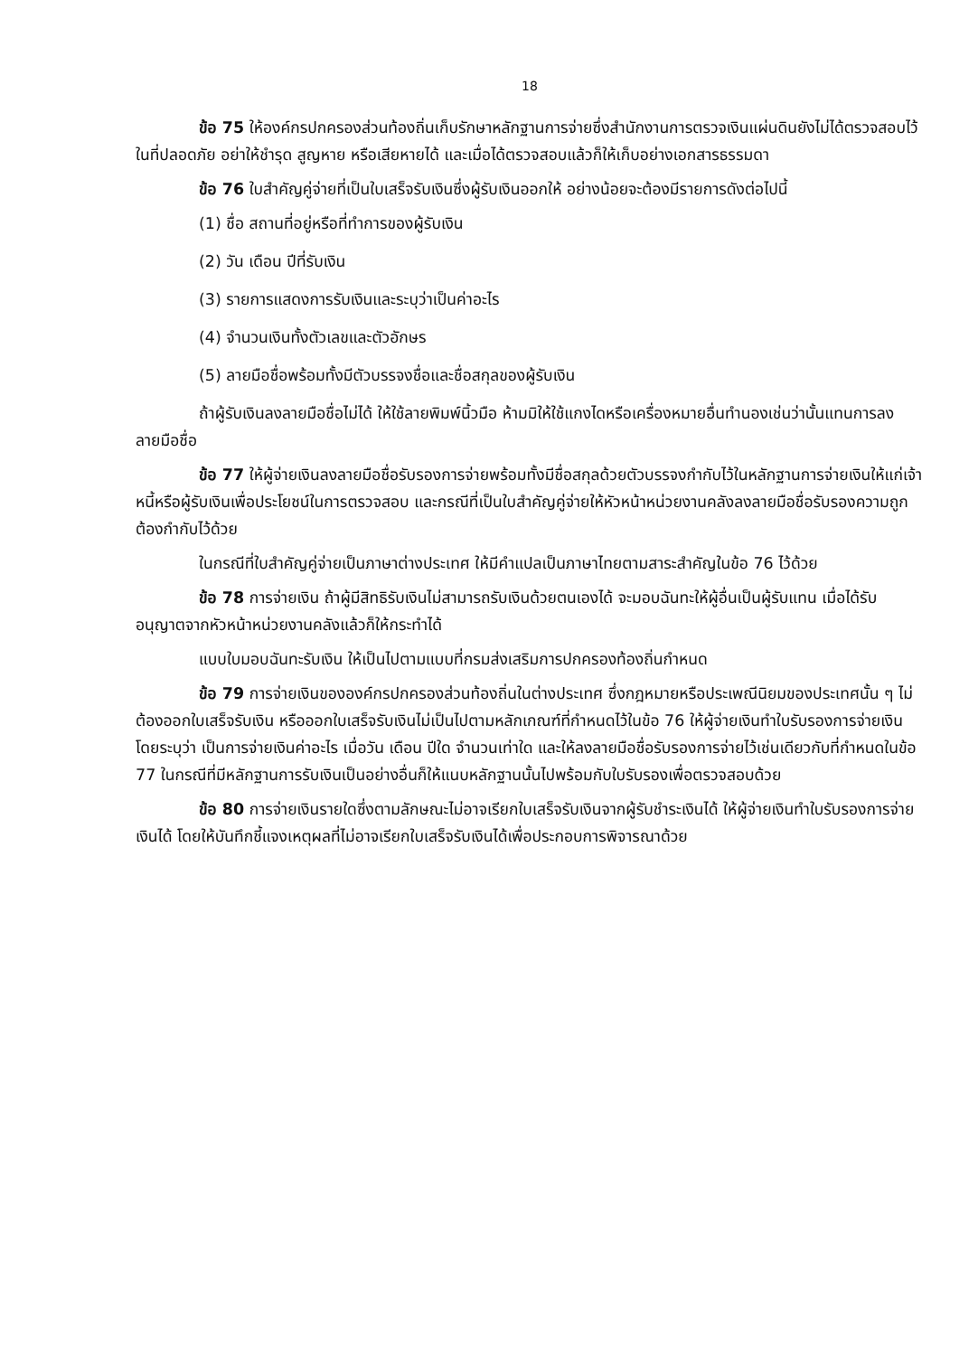18
ข้อ 75 ให้องค์กรปกครองส่วนท้องถิ่นเก็บรักษาหลักฐานการจ่ายซึ่งสำนักงานการตรวจเงินแผ่นดินยังไม่ได้ตรวจสอบไว้ในที่ปลอดภัย อย่าให้ชำรุด สูญหาย หรือเสียหายได้ และเมื่อได้ตรวจสอบแล้วก็ให้เก็บอย่างเอกสารธรรมดา
ข้อ 76 ใบสำคัญคู่จ่ายที่เป็นใบเสร็จรับเงินซึ่งผู้รับเงินออกให้ อย่างน้อยจะต้องมีรายการดังต่อไปนี้
(1) ชื่อ สถานที่อยู่หรือที่ทำการของผู้รับเงิน
(2) วัน เดือน ปีที่รับเงิน
(3) รายการแสดงการรับเงินและระบุว่าเป็นค่าอะไร
(4) จำนวนเงินทั้งตัวเลขและตัวอักษร
(5) ลายมือชื่อพร้อมทั้งมีตัวบรรจงชื่อและชื่อสกุลของผู้รับเงิน
ถ้าผู้รับเงินลงลายมือชื่อไม่ได้ ให้ใช้ลายพิมพ์นิ้วมือ ห้ามมิให้ใช้แกงไดหรือเครื่องหมายอื่นทำนองเช่นว่านั้นแทนการลงลายมือชื่อ
ข้อ 77 ให้ผู้จ่ายเงินลงลายมือชื่อรับรองการจ่ายพร้อมทั้งมีชื่อสกุลด้วยตัวบรรจงกำกับไว้ในหลักฐานการจ่ายเงินให้แก่เจ้าหนี้หรือผู้รับเงินเพื่อประโยชน์ในการตรวจสอบ และกรณีที่เป็นใบสำคัญคู่จ่ายให้หัวหน้าหน่วยงานคลังลงลายมือชื่อรับรองความถูกต้องกำกับไว้ด้วย
ในกรณีที่ใบสำคัญคู่จ่ายเป็นภาษาต่างประเทศ ให้มีคำแปลเป็นภาษาไทยตามสาระสำคัญในข้อ 76 ไว้ด้วย
ข้อ 78 การจ่ายเงิน ถ้าผู้มีสิทธิรับเงินไม่สามารถรับเงินด้วยตนเองได้ จะมอบฉันทะให้ผู้อื่นเป็นผู้รับแทน เมื่อได้รับอนุญาตจากหัวหน้าหน่วยงานคลังแล้วก็ให้กระทำได้
แบบใบมอบฉันทะรับเงิน ให้เป็นไปตามแบบที่กรมส่งเสริมการปกครองท้องถิ่นกำหนด
ข้อ 79 การจ่ายเงินขององค์กรปกครองส่วนท้องถิ่นในต่างประเทศ ซึ่งกฎหมายหรือประเพณีนิยมของประเทศนั้น ๆ ไม่ต้องออกใบเสร็จรับเงิน หรือออกใบเสร็จรับเงินไม่เป็นไปตามหลักเกณฑ์ที่กำหนดไว้ในข้อ 76 ให้ผู้จ่ายเงินทำใบรับรองการจ่ายเงินโดยระบุว่า เป็นการจ่ายเงินค่าอะไร เมื่อวัน เดือน ปีใด จำนวนเท่าใด และให้ลงลายมือชื่อรับรองการจ่ายไว้เช่นเดียวกับที่กำหนดในข้อ 77 ในกรณีที่มีหลักฐานการรับเงินเป็นอย่างอื่นก็ให้แนบหลักฐานนั้นไปพร้อมกับใบรับรองเพื่อตรวจสอบด้วย
ข้อ 80 การจ่ายเงินรายใดซึ่งตามลักษณะไม่อาจเรียกใบเสร็จรับเงินจากผู้รับชำระเงินได้ ให้ผู้จ่ายเงินทำใบรับรองการจ่ายเงินได้ โดยให้บันทึกชี้แจงเหตุผลที่ไม่อาจเรียกใบเสร็จรับเงินได้เพื่อประกอบการพิจารณาด้วย